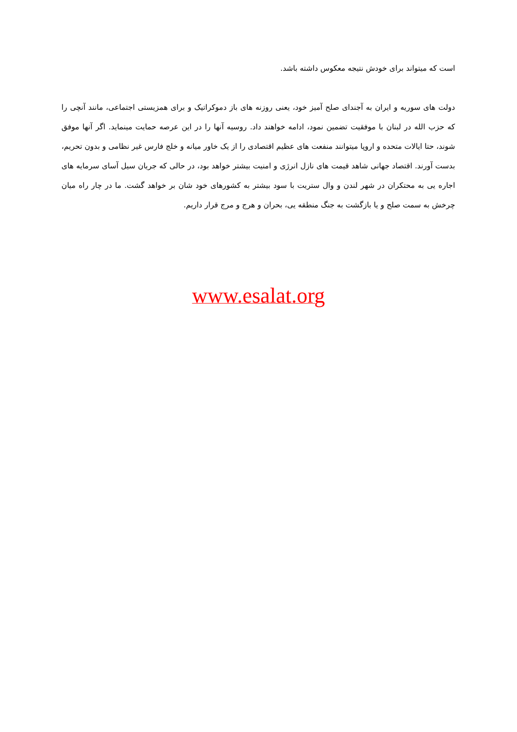است که میتواند برای خودش نتیجه معکوس داشته باشد.
دولت های سوریه و ایران به آجندای صلح آمیز خود، یعنی روزنه های باز دموکراتیک و برای همزیستی اجتماعی، مانند آنچی را که حزب الله در لبنان با موفقیت تضمین نمود، ادامه خواهند داد. روسیه آنها را در این عرصه حمایت مینماید. اگر آنها موفق شوند، حتا ایالات متحده و اروپا میتوانند منفعت های عظیم اقتصادی را از یک خاور میانه و خلج فارس غیر نظامی و بدون تحریم، بدست آورند. اقتصاد جهانی شاهد قیمت های نازل انرژی و امنیت بیشتر خواهد بود، در حالی که جریان سیل آسای سرمایه های اجاره یی به محتکران در شهر لندن و وال ستریت با سود بیشتر به کشورهای خود شان بر خواهد گشت. ما در چار راه میان چرخش به سمت صلح و یا بازگشت به جنگ منطقه یی، بحران و هرج و مرج قرار داریم.
www.esalat.org